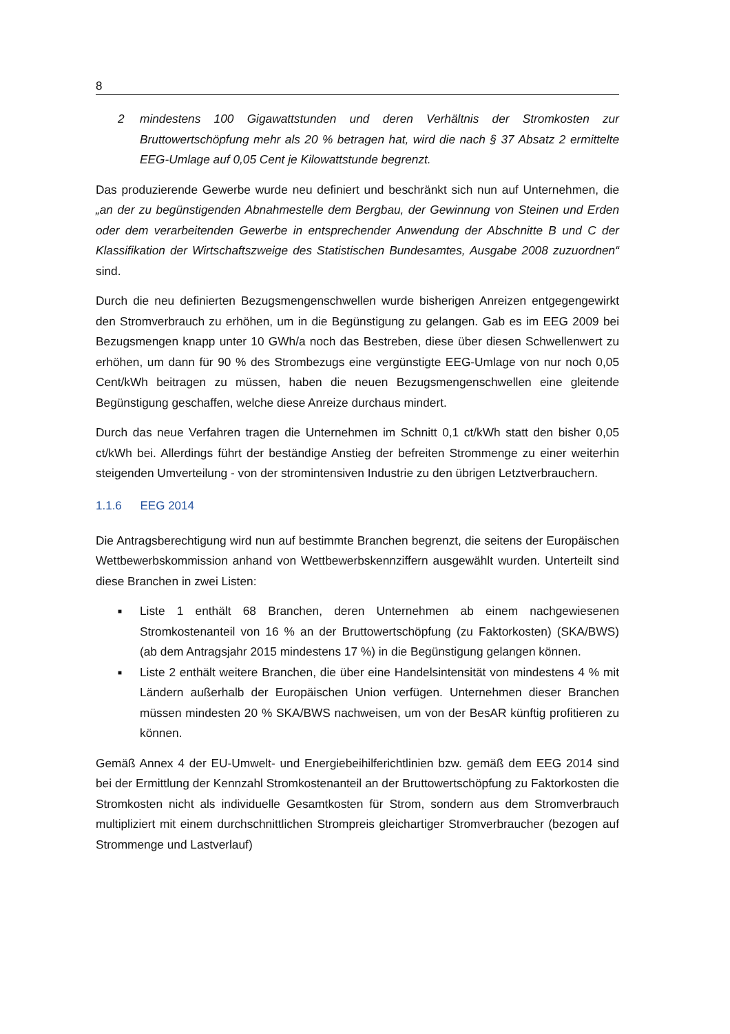8
2 mindestens 100 Gigawattstunden und deren Verhältnis der Stromkosten zur Bruttowertschöpfung mehr als 20 % betragen hat, wird die nach § 37 Absatz 2 ermittelte EEG-Umlage auf 0,05 Cent je Kilowattstunde begrenzt.
Das produzierende Gewerbe wurde neu definiert und beschränkt sich nun auf Unternehmen, die „an der zu begünstigenden Abnahmestelle dem Bergbau, der Gewinnung von Steinen und Erden oder dem verarbeitenden Gewerbe in entsprechender Anwendung der Abschnitte B und C der Klassifikation der Wirtschaftszweige des Statistischen Bundesamtes, Ausgabe 2008 zuzuordnen“ sind.
Durch die neu definierten Bezugsmengenschwellen wurde bisherigen Anreizen entgegengewirkt den Stromverbrauch zu erhöhen, um in die Begünstigung zu gelangen. Gab es im EEG 2009 bei Bezugsmengen knapp unter 10 GWh/a noch das Bestreben, diese über diesen Schwellenwert zu erhöhen, um dann für 90 % des Strombezugs eine vergünstigte EEG-Umlage von nur noch 0,05 Cent/kWh beitragen zu müssen, haben die neuen Bezugsmengenschwellen eine gleitende Begünstigung geschaffen, welche diese Anreize durchaus mindert.
Durch das neue Verfahren tragen die Unternehmen im Schnitt 0,1 ct/kWh statt den bisher 0,05 ct/kWh bei. Allerdings führt der beständige Anstieg der befreiten Strommenge zu einer weiterhin steigenden Umverteilung - von der stromintensiven Industrie zu den übrigen Letztverbrauchern.
1.1.6 EEG 2014
Die Antragsberechtigung wird nun auf bestimmte Branchen begrenzt, die seitens der Europäischen Wettbewerbskommission anhand von Wettbewerbskennziffern ausgewählt wurden. Unterteilt sind diese Branchen in zwei Listen:
■
Liste 1 enthält 68 Branchen, deren Unternehmen ab einem nachgewiesenen Stromkostenanteil von 16 % an der Bruttowertschöpfung (zu Faktorkosten) (SKA/BWS) (ab dem Antragsjahr 2015 mindestens 17 %) in die Begünstigung gelangen können.
■
Liste 2 enthält weitere Branchen, die über eine Handelsintensität von mindestens 4 % mit Ländern außerhalb der Europäischen Union verfügen. Unternehmen dieser Branchen müssen mindesten 20 % SKA/BWS nachweisen, um von der BesAR künftig profitieren zu können.
Gemäß Annex 4 der EU-Umwelt- und Energiebeihilferichtlinien bzw. gemäß dem EEG 2014 sind bei der Ermittlung der Kennzahl Stromkostenanteil an der Bruttowertschöpfung zu Faktorkosten die Stromkosten nicht als individuelle Gesamtkosten für Strom, sondern aus dem Stromverbrauch multipliziert mit einem durchschnittlichen Strompreis gleichartiger Stromverbraucher (bezogen auf Strommenge und Lastverlauf)